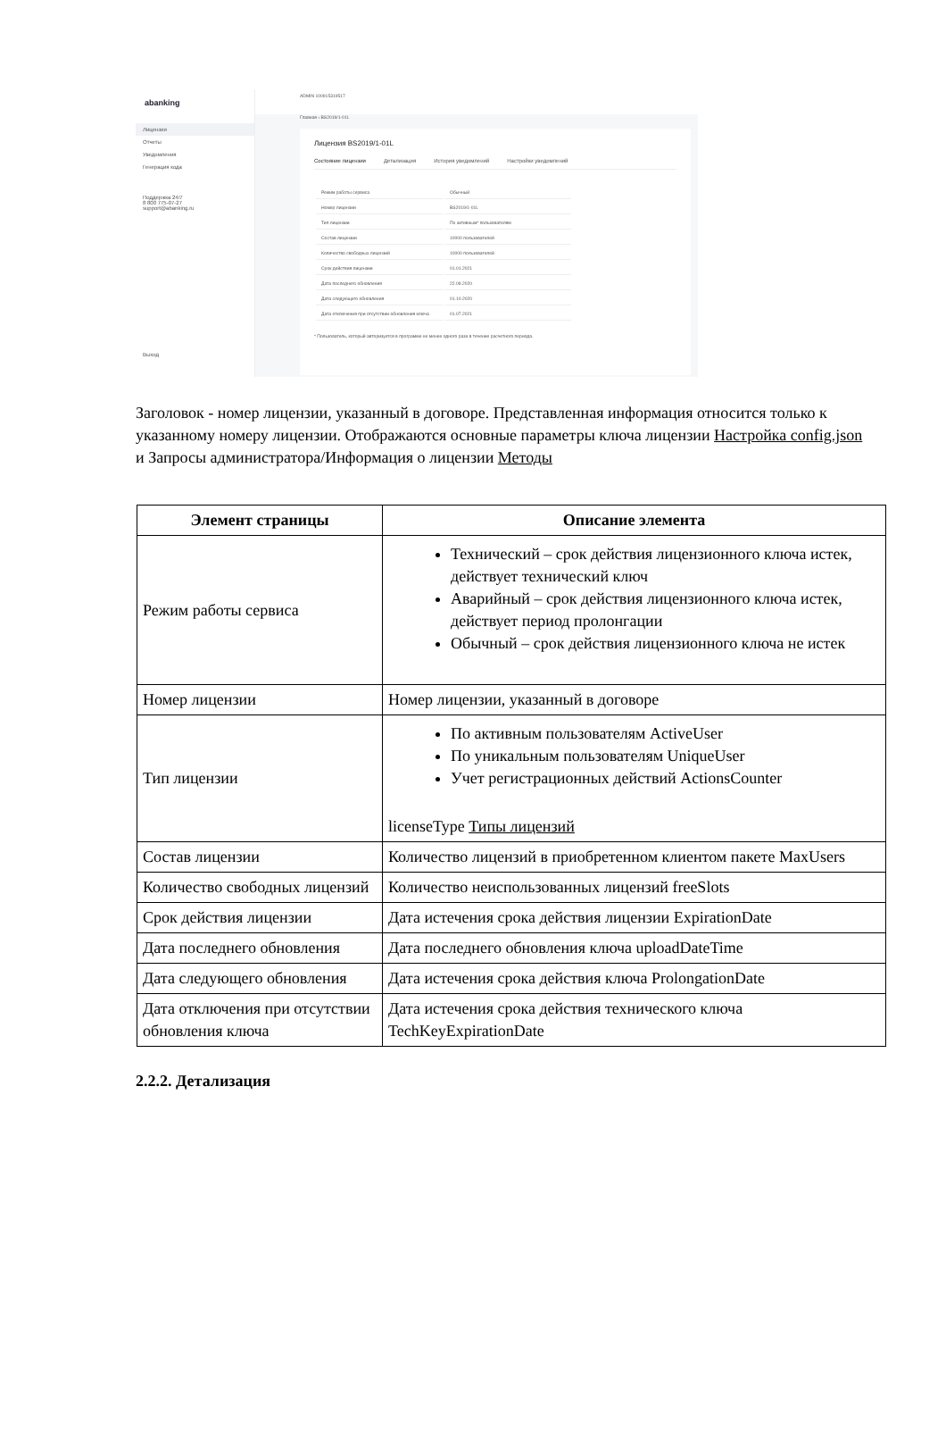abanking
Лицензии
Отчеты
Уведомления
Генерация кода
Поддержка 24/7
8 800 775-07-27
support@abanking.ru
Выход
ADMIN 100915319517
Главная ‹ BS2019/1-01L
Лицензия BS2019/1-01L
Состояние лицензии Детализация История уведомлений Настройки уведомлений
| Режим работы сервиса | Обычный |
| Номер лицензии | BS2019/1-01L |
| Тип лицензии | По активным* пользователям |
| Состав лицензии | 10000 пользователей |
| Количество свободных лицензий | 10000 пользователей |
| Срок действия лицензии | 01.01.2021 |
| Дата последнего обновления | 22.09.2020 |
| Дата следующего обновления | 01.10.2020 |
| Дата отключения при отсутствии обновления ключа | 01.07.2021 |
* Пользователь, который авторизуется в программе не менее одного раза в течение расчетного периода.
Заголовок - номер лицензии, указанный в договоре. Представленная информация относится только к указанному номеру лицензии. Отображаются основные параметры ключа лицензии Настройка config.json и Запросы администратора/Информация о лицензии Методы
| Элемент страницы | Описание элемента |
| --- | --- |
| Режим работы сервиса | Технический – срок действия лицензионного ключа истек, действует технический ключ Аварийный – срок действия лицензионного ключа истек, действует период пролонгации Обычный – срок действия лицензионного ключа не истек |
| Номер лицензии | Номер лицензии, указанный в договоре |
| Тип лицензии | По активным пользователям ActiveUser По уникальным пользователям UniqueUser Учет регистрационных действий ActionsCounter licenseType Типы лицензий |
| Состав лицензии | Количество лицензий в приобретенном клиентом пакете MaxUsers |
| Количество свободных лицензий | Количество неиспользованных лицензий freeSlots |
| Срок действия лицензии | Дата истечения срока действия лицензии ExpirationDate |
| Дата последнего обновления | Дата последнего обновления ключа uploadDateTime |
| Дата следующего обновления | Дата истечения срока действия ключа ProlongationDate |
| Дата отключения при отсутствии обновления ключа | Дата истечения срока действия технического ключа TechKeyExpirationDate |
2.2.2. Детализация